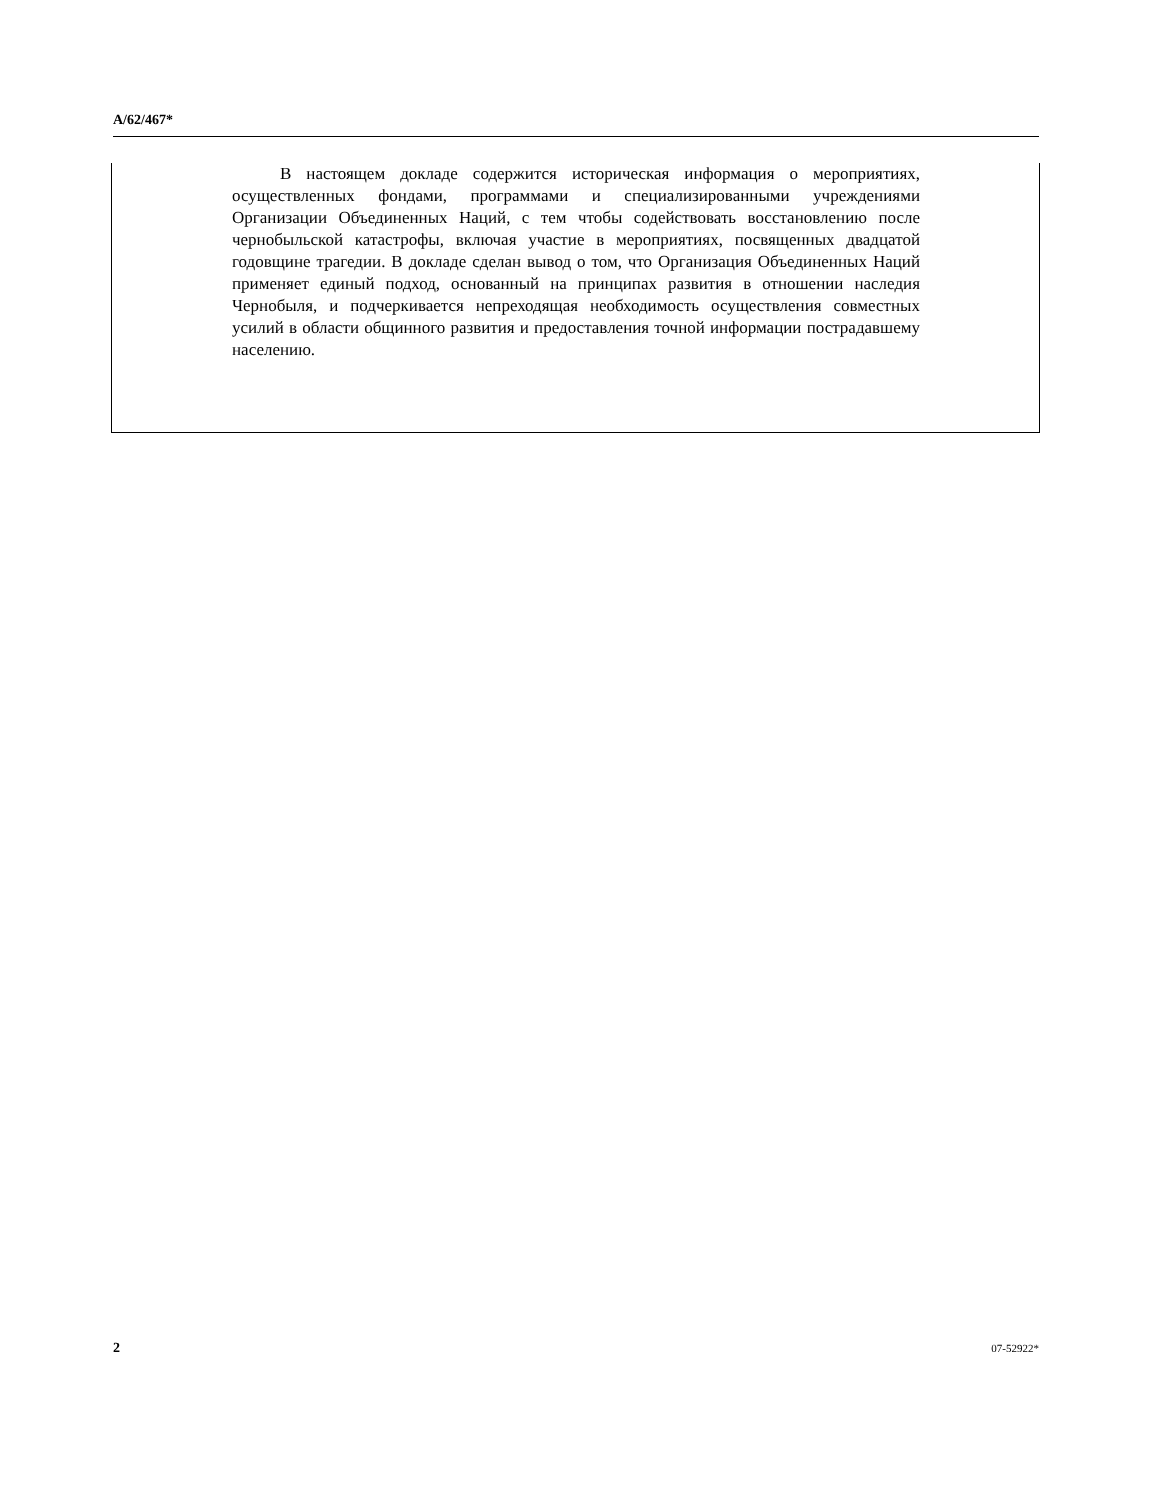A/62/467*
В настоящем докладе содержится историческая информация о мероприятиях, осуществленных фондами, программами и специализированными учреждениями Организации Объединенных Наций, с тем чтобы содействовать восстановлению после чернобыльской катастрофы, включая участие в мероприятиях, посвященных двадцатой годовщине трагедии. В докладе сделан вывод о том, что Организация Объединенных Наций применяет единый подход, основанный на принципах развития в отношении наследия Чернобыля, и подчеркивается непреходящая необходимость осуществления совместных усилий в области общинного развития и предоставления точной информации пострадавшему населению.
2 07-52922*